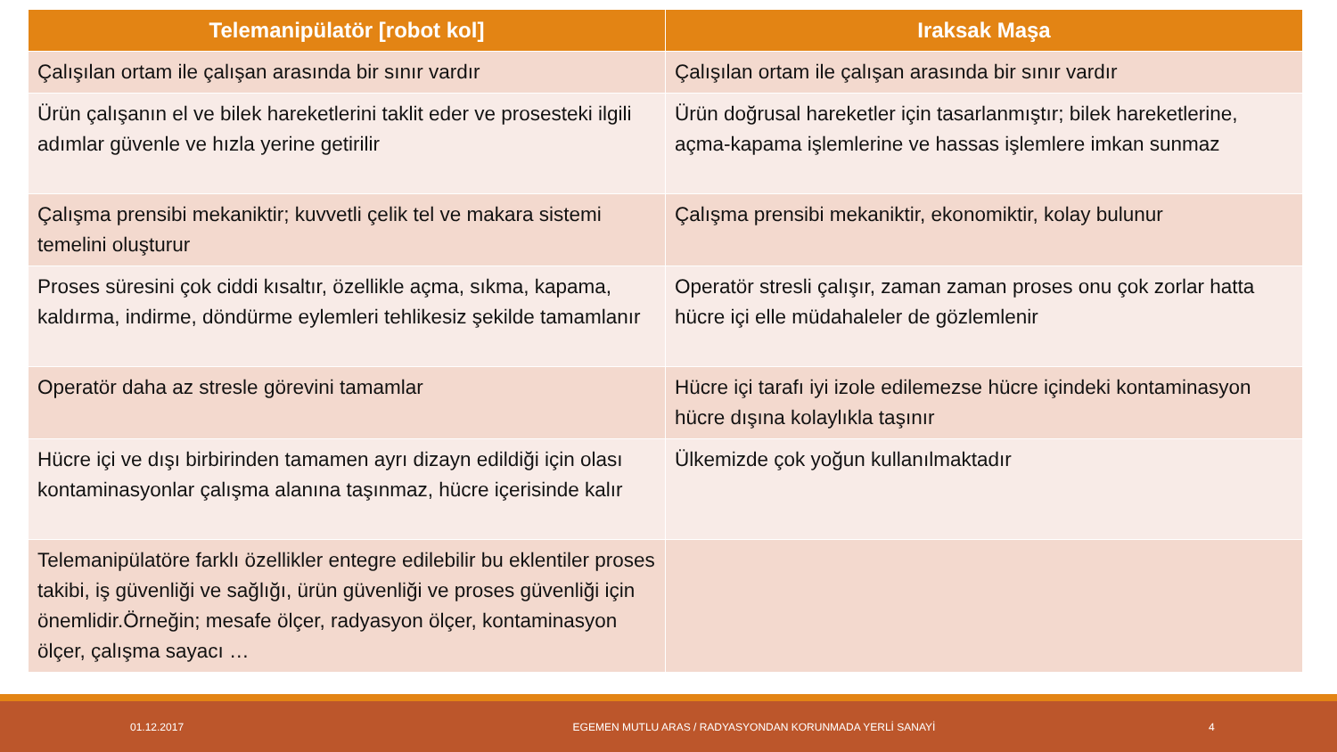| Telemanipülatör [robot kol] | Iraksak Maşa |
| --- | --- |
| Çalışılan ortam ile çalışan arasında bir sınır vardır | Çalışılan ortam ile çalışan arasında bir sınır vardır |
| Ürün çalışanın el ve bilek hareketlerini taklit eder ve prosesteki ilgili adımlar güvenle ve hızla yerine getirilir | Ürün doğrusal hareketler için tasarlanmıştır; bilek hareketlerine, açma-kapama işlemlerine ve hassas işlemlere imkan sunmaz |
| Çalışma prensibi mekaniktir; kuvvetli çelik tel ve makara sistemi temelini oluşturur | Çalışma prensibi mekaniktir, ekonomiktir, kolay bulunur |
| Proses süresini çok ciddi kısaltır, özellikle açma, sıkma, kapama, kaldırma, indirme, döndürme eylemleri tehlikesiz şekilde tamamlanır | Operatör stresli çalışır, zaman zaman proses onu çok zorlar hatta hücre içi elle müdahaleler de gözlemlenir |
| Operatör daha az stresle görevini tamamlar | Hücre içi tarafı iyi izole edilemezse hücre içindeki kontaminasyon hücre dışına kolaylıkla taşınır |
| Hücre içi ve dışı birbirinden tamamen ayrı dizayn edildiği için olası kontaminasyonlar çalışma alanına taşınmaz, hücre içerisinde kalır | Ülkemizde çok yoğun kullanılmaktadır |
| Telemanipülatöre farklı özellikler entegre edilebilir bu eklentiler proses takibi, iş güvenliği ve sağlığı, ürün güvenliği ve proses güvenliği için önemlidir.Örneğin; mesafe ölçer, radyasyon ölçer, kontaminasyon ölçer, çalışma sayacı … | |
01.12.2017 EGEMEN MUTLU ARAS / RADYASYONDAN KORUNMADA YERLİ SANAYİ 4